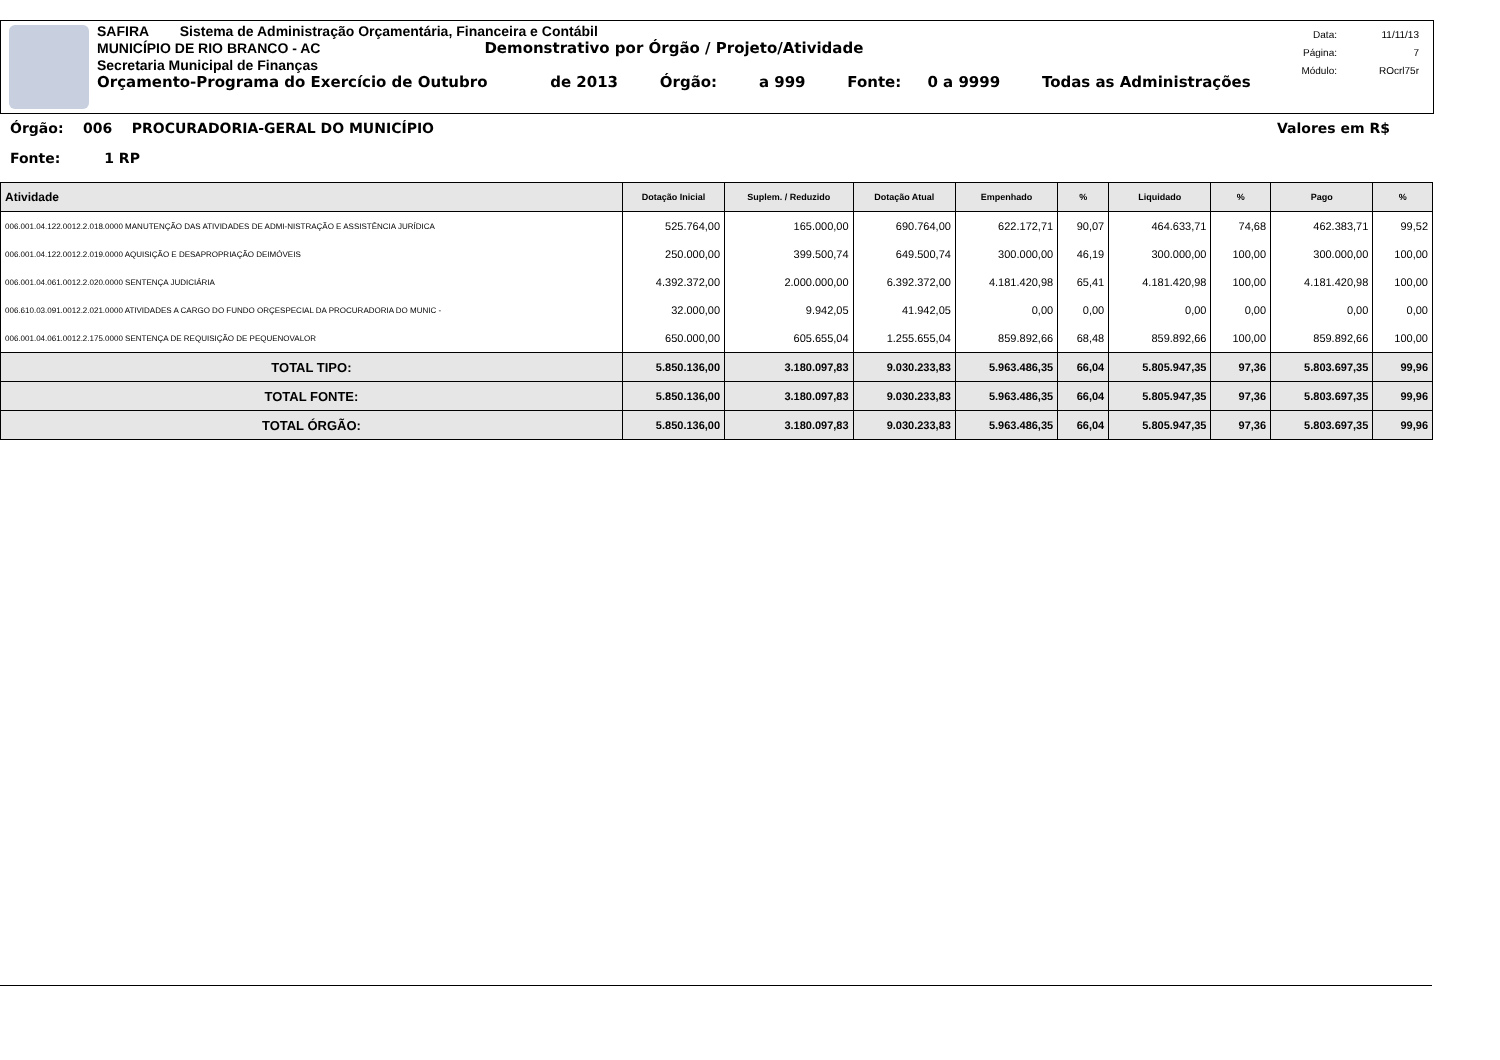SAFIRA Sistema de Administração Orçamentária, Financeira e Contábil
MUNICÍPIO DE RIO BRANCO - AC Demonstrativo por Órgão / Projeto/Atividade
Secretaria Municipal de Finanças
Orçamento-Programa do Exercício de Outubro de 2013 Órgão: a 999 Fonte: 0 a 9999 Todas as Administrações
| Data: | 11/11/13 |
| Página: | 7 |
| Módulo: | ROcrl75r |
Órgão: 006 PROCURADORIA-GERAL DO MUNICÍPIO Valores em R$
Fonte: 1 RP
| Atividade | Dotação Inicial | Suplem. / Reduzido | Dotação Atual | Empenhado | % | Liquidado | % | Pago | % |
| --- | --- | --- | --- | --- | --- | --- | --- | --- | --- |
| 006.001.04.122.0012.2.018.0000 MANUTENÇÃO DAS ATIVIDADES DE ADMI-NISTRAÇÃO E ASSISTÊNCIA JURÍDICA | 525.764,00 | 165.000,00 | 690.764,00 | 622.172,71 | 90,07 | 464.633,71 | 74,68 | 462.383,71 | 99,52 |
| 006.001.04.122.0012.2.019.0000 AQUISIÇÃO E DESAPROPRIAÇÃO DEIMÓVEIS | 250.000,00 | 399.500,74 | 649.500,74 | 300.000,00 | 46,19 | 300.000,00 | 100,00 | 300.000,00 | 100,00 |
| 006.001.04.061.0012.2.020.0000 SENTENÇA JUDICIÁRIA | 4.392.372,00 | 2.000.000,00 | 6.392.372,00 | 4.181.420,98 | 65,41 | 4.181.420,98 | 100,00 | 4.181.420,98 | 100,00 |
| 006.610.03.091.0012.2.021.0000 ATIVIDADES A CARGO DO FUNDO ORÇESPECIAL DA PROCURADORIA DO MUNIC - | 32.000,00 | 9.942,05 | 41.942,05 | 0,00 | 0,00 | 0,00 | 0,00 | 0,00 | 0,00 |
| 006.001.04.061.0012.2.175.0000 SENTENÇA DE REQUISIÇÃO DE PEQUENOVALOR | 650.000,00 | 605.655,04 | 1.255.655,04 | 859.892,66 | 68,48 | 859.892,66 | 100,00 | 859.892,66 | 100,00 |
| TOTAL TIPO: | 5.850.136,00 | 3.180.097,83 | 9.030.233,83 | 5.963.486,35 | 66,04 | 5.805.947,35 | 97,36 | 5.803.697,35 | 99,96 |
| TOTAL FONTE: | 5.850.136,00 | 3.180.097,83 | 9.030.233,83 | 5.963.486,35 | 66,04 | 5.805.947,35 | 97,36 | 5.803.697,35 | 99,96 |
| TOTAL ÓRGÃO: | 5.850.136,00 | 3.180.097,83 | 9.030.233,83 | 5.963.486,35 | 66,04 | 5.805.947,35 | 97,36 | 5.803.697,35 | 99,96 |